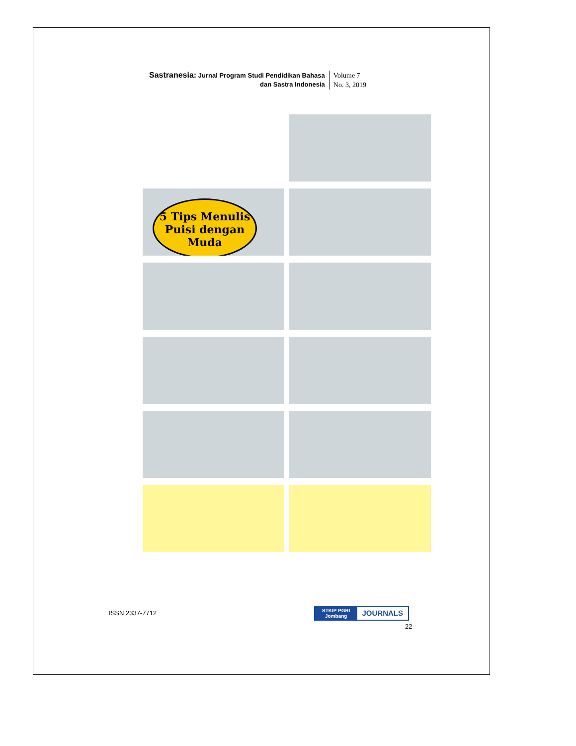Sastranesia: Jurnal Program Studi Pendidikan Bahasa
dan Sastra Indonesia
Volume 7
No. 3, 2019
5 Tips Menulis Puisi dengan Muda
ISSN 2337-7712
STKIP PGRI
Jombang
JOURNALS
22